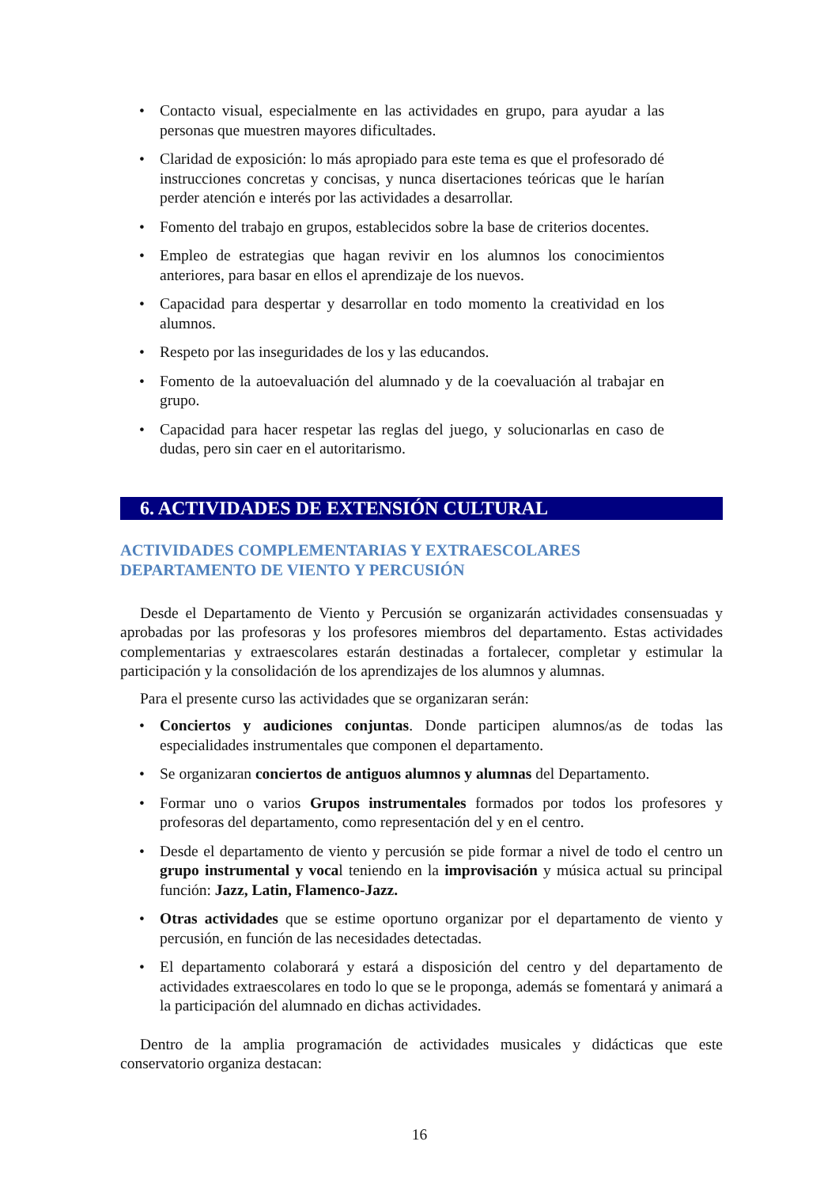• Contacto visual, especialmente en las actividades en grupo, para ayudar a las personas que muestren mayores dificultades.
• Claridad de exposición: lo más apropiado para este tema es que el profesorado dé instrucciones concretas y concisas, y nunca disertaciones teóricas que le harían perder atención e interés por las actividades a desarrollar.
• Fomento del trabajo en grupos, establecidos sobre la base de criterios docentes.
• Empleo de estrategias que hagan revivir en los alumnos los conocimientos anteriores, para basar en ellos el aprendizaje de los nuevos.
• Capacidad para despertar y desarrollar en todo momento la creatividad en los alumnos.
• Respeto por las inseguridades de los y las educandos.
• Fomento de la autoevaluación del alumnado y de la coevaluación al trabajar en grupo.
• Capacidad para hacer respetar las reglas del juego, y solucionarlas en caso de dudas, pero sin caer en el autoritarismo.
6. ACTIVIDADES DE EXTENSIÓN CULTURAL
ACTIVIDADES COMPLEMENTARIAS Y EXTRAESCOLARES
DEPARTAMENTO DE VIENTO Y PERCUSIÓN
Desde el Departamento de Viento y Percusión se organizarán actividades consensuadas y aprobadas por las profesoras y los profesores miembros del departamento. Estas actividades complementarias y extraescolares estarán destinadas a fortalecer, completar y estimular la participación y la consolidación de los aprendizajes de los alumnos y alumnas.
Para el presente curso las actividades que se organizaran serán:
• Conciertos y audiciones conjuntas. Donde participen alumnos/as de todas las especialidades instrumentales que componen el departamento.
• Se organizaran conciertos de antiguos alumnos y alumnas del Departamento.
• Formar uno o varios Grupos instrumentales formados por todos los profesores y profesoras del departamento, como representación del y en el centro.
• Desde el departamento de viento y percusión se pide formar a nivel de todo el centro un grupo instrumental y vocal teniendo en la improvisación y música actual su principal función: Jazz, Latin, Flamenco-Jazz.
• Otras actividades que se estime oportuno organizar por el departamento de viento y percusión, en función de las necesidades detectadas.
• El departamento colaborará y estará a disposición del centro y del departamento de actividades extraescolares en todo lo que se le proponga, además se fomentará y animará a la participación del alumnado en dichas actividades.
Dentro de la amplia programación de actividades musicales y didácticas que este conservatorio organiza destacan:
16